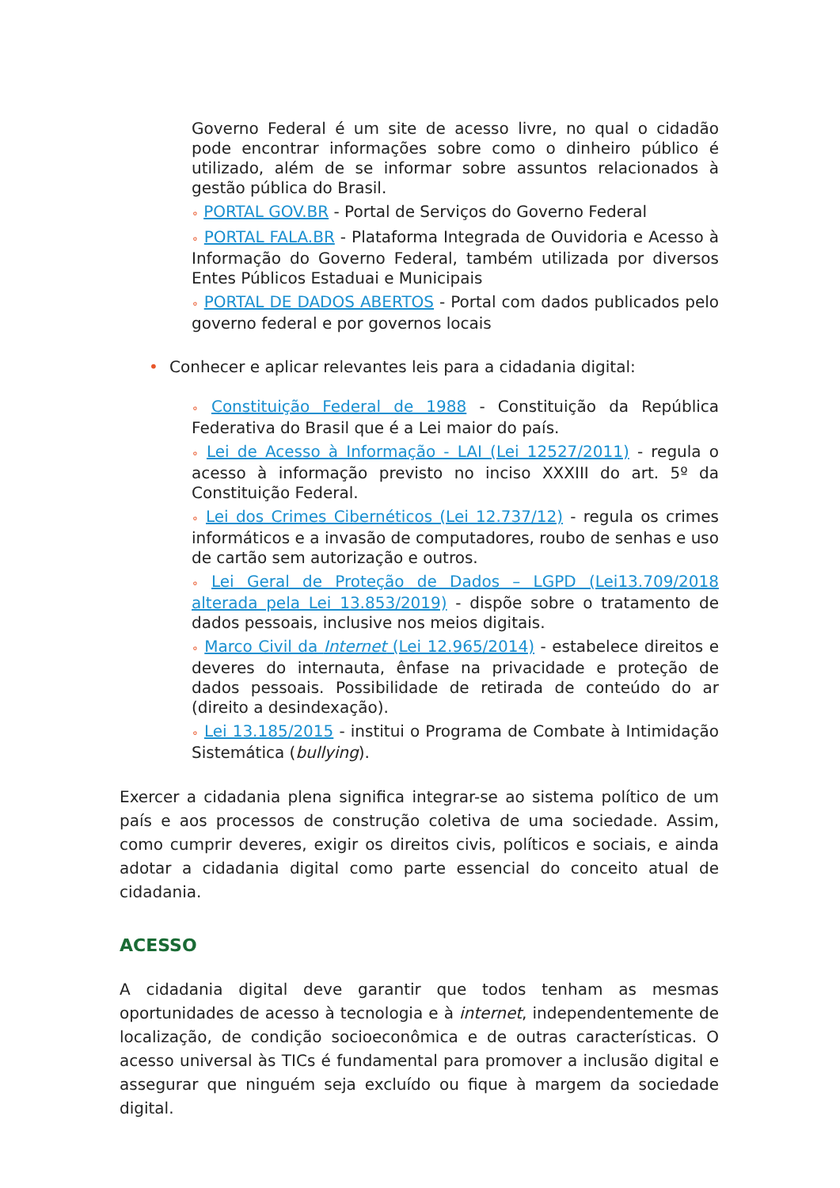Governo Federal é um site de acesso livre, no qual o cidadão pode encontrar informações sobre como o dinheiro público é utilizado, além de se informar sobre assuntos relacionados à gestão pública do Brasil.
∘ PORTAL GOV.BR - Portal de Serviços do Governo Federal
∘ PORTAL FALA.BR - Plataforma Integrada de Ouvidoria e Acesso à Informação do Governo Federal, também utilizada por diversos Entes Públicos Estaduai e Municipais
∘ PORTAL DE DADOS ABERTOS - Portal com dados publicados pelo governo federal e por governos locais
• Conhecer e aplicar relevantes leis para a cidadania digital:
∘ Constituição Federal de 1988 - Constituição da República Federativa do Brasil que é a Lei maior do país.
∘ Lei de Acesso à Informação - LAI (Lei 12527/2011) - regula o acesso à informação previsto no inciso XXXIII do art. 5º da Constituição Federal.
∘ Lei dos Crimes Cibernéticos (Lei 12.737/12) - regula os crimes informáticos e a invasão de computadores, roubo de senhas e uso de cartão sem autorização e outros.
∘ Lei Geral de Proteção de Dados – LGPD (Lei13.709/2018 alterada pela Lei 13.853/2019) - dispõe sobre o tratamento de dados pessoais, inclusive nos meios digitais.
∘ Marco Civil da Internet (Lei 12.965/2014) - estabelece direitos e deveres do internauta, ênfase na privacidade e proteção de dados pessoais. Possibilidade de retirada de conteúdo do ar (direito a desindexação).
∘ Lei 13.185/2015 - institui o Programa de Combate à Intimidação Sistemática (bullying).
Exercer a cidadania plena significa integrar-se ao sistema político de um país e aos processos de construção coletiva de uma sociedade. Assim, como cumprir deveres, exigir os direitos civis, políticos e sociais, e ainda adotar a cidadania digital como parte essencial do conceito atual de cidadania.
ACESSO
A cidadania digital deve garantir que todos tenham as mesmas oportunidades de acesso à tecnologia e à internet, independentemente de localização, de condição socioeconômica e de outras características. O acesso universal às TICs é fundamental para promover a inclusão digital e assegurar que ninguém seja excluído ou fique à margem da sociedade digital.